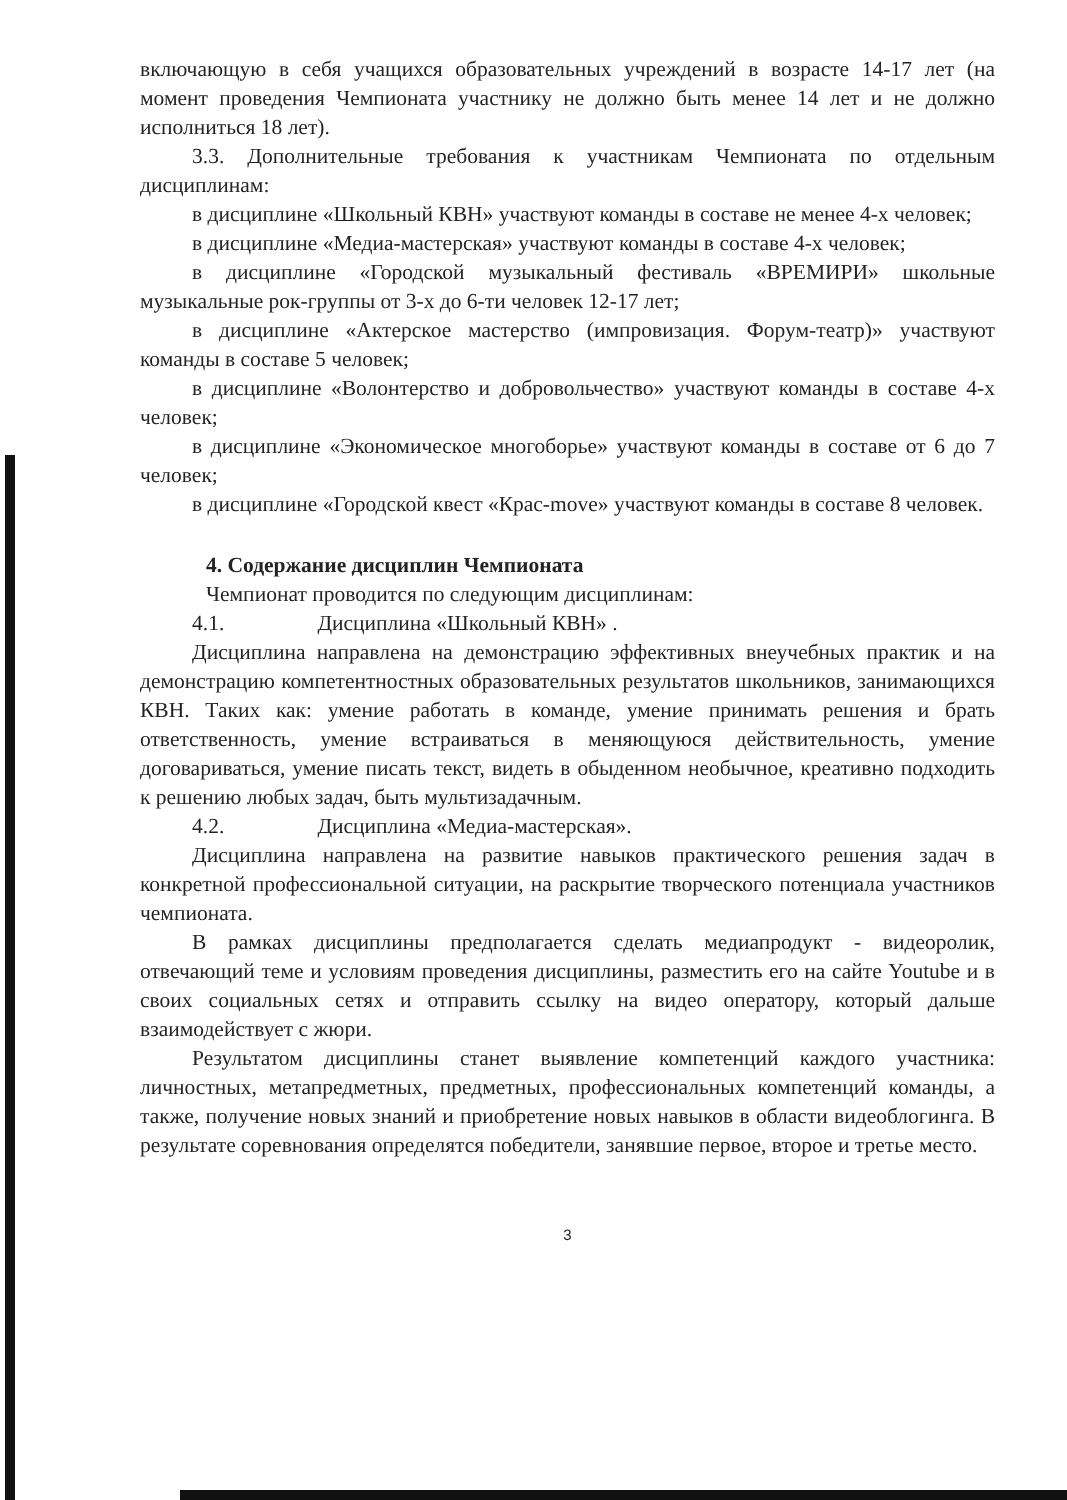включающую в себя учащихся образовательных учреждений в возрасте 14-17 лет (на момент проведения Чемпионата участнику не должно быть менее 14 лет и не должно исполниться 18 лет).
3.3. Дополнительные требования к участникам Чемпионата по отдельным дисциплинам:
в дисциплине «Школьный КВН» участвуют команды в составе не менее 4-х человек;
в дисциплине «Медиа-мастерская» участвуют команды в составе 4-х человек;
в дисциплине «Городской музыкальный фестиваль «ВРЕМИРИ» школьные музыкальные рок-группы от 3-х до 6-ти человек 12-17 лет;
в дисциплине «Актерское мастерство (импровизация. Форум-театр)» участвуют команды в составе 5 человек;
в дисциплине «Волонтерство и добровольчество» участвуют команды в составе 4-х человек;
в дисциплине «Экономическое многоборье» участвуют команды в составе от 6 до 7 человек;
в дисциплине «Городской квест «Крас-move» участвуют команды в составе 8 человек.
4. Содержание дисциплин Чемпионата
Чемпионат проводится по следующим дисциплинам:
4.1. Дисциплина «Школьный КВН» .
Дисциплина направлена на демонстрацию эффективных внеучебных практик и на демонстрацию компетентностных образовательных результатов школьников, занимающихся КВН. Таких как: умение работать в команде, умение принимать решения и брать ответственность, умение встраиваться в меняющуюся действительность, умение договариваться, умение писать текст, видеть в обыденном необычное, креативно подходить к решению любых задач, быть мультизадачным.
4.2. Дисциплина «Медиа-мастерская».
Дисциплина направлена на развитие навыков практического решения задач в конкретной профессиональной ситуации, на раскрытие творческого потенциала участников чемпионата.
В рамках дисциплины предполагается сделать медиапродукт - видеоролик, отвечающий теме и условиям проведения дисциплины, разместить его на сайте Youtube и в своих социальных сетях и отправить ссылку на видео оператору, который дальше взаимодействует с жюри.
Результатом дисциплины станет выявление компетенций каждого участника: личностных, метапредметных, предметных, профессиональных компетенций команды, а также, получение новых знаний и приобретение новых навыков в области видеоблогинга. В результате соревнования определятся победители, занявшие первое, второе и третье место.
3